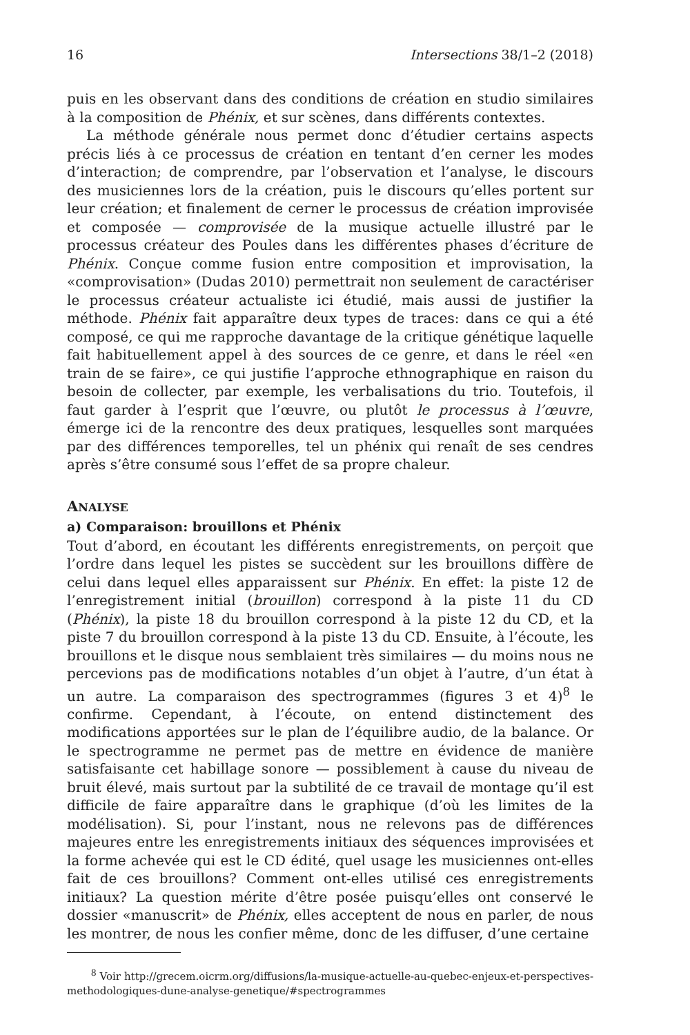16 Intersections 38/1–2 (2018)
puis en les observant dans des conditions de création en studio similaires à la composition de Phénix, et sur scènes, dans différents contextes.
La méthode générale nous permet donc d’étudier certains aspects précis liés à ce processus de création en tentant d’en cerner les modes d’interaction; de comprendre, par l’observation et l’analyse, le discours des musiciennes lors de la création, puis le discours qu’elles portent sur leur création; et finalement de cerner le processus de création improvisée et composée — comprovisée de la musique actuelle illustré par le processus créateur des Poules dans les différentes phases d’écriture de Phénix. Conçue comme fusion entre composition et improvisation, la «comprovisation» (Dudas 2010) permettrait non seulement de caractériser le processus créateur actualiste ici étudié, mais aussi de justifier la méthode. Phénix fait apparaître deux types de traces: dans ce qui a été composé, ce qui me rapproche davantage de la critique génétique laquelle fait habituellement appel à des sources de ce genre, et dans le réel «en train de se faire», ce qui justifie l’approche ethnographique en raison du besoin de collecter, par exemple, les verbalisations du trio. Toutefois, il faut garder à l’esprit que l’œuvre, ou plutôt le processus à l’œuvre, émerge ici de la rencontre des deux pratiques, lesquelles sont marquées par des différences temporelles, tel un phénix qui renaît de ses cendres après s’être consumé sous l’effet de sa propre chaleur.
ANALYSE
a) Comparaison: brouillons et Phénix
Tout d’abord, en écoutant les différents enregistrements, on perçoit que l’ordre dans lequel les pistes se succèdent sur les brouillons diffère de celui dans lequel elles apparaissent sur Phénix. En effet: la piste 12 de l’enregistrement initial (brouillon) correspond à la piste 11 du CD (Phénix), la piste 18 du brouillon correspond à la piste 12 du CD, et la piste 7 du brouillon correspond à la piste 13 du CD. Ensuite, à l’écoute, les brouillons et le disque nous semblaient très similaires — du moins nous ne percevions pas de modifications notables d’un objet à l’autre, d’un état à un autre. La comparaison des spectrogrammes (figures 3 et 4)<sup>8</sup> le confirme. Cependant, à l’écoute, on entend distinctement des modifications apportées sur le plan de l’équilibre audio, de la balance. Or le spectrogramme ne permet pas de mettre en évidence de manière satisfaisante cet habillage sonore — possiblement à cause du niveau de bruit élevé, mais surtout par la subtilité de ce travail de montage qu’il est difficile de faire apparaître dans le graphique (d’où les limites de la modélisation). Si, pour l’instant, nous ne relevons pas de différences majeures entre les enregistrements initiaux des séquences improvisées et la forme achevée qui est le CD édité, quel usage les musiciennes ont-elles fait de ces brouillons? Comment ont-elles utilisé ces enregistrements initiaux? La question mérite d’être posée puisqu’elles ont conservé le dossier «manuscrit» de Phénix, elles acceptent de nous en parler, de nous les montrer, de nous les confier même, donc de les diffuser, d’une certaine
<sup>8</sup> Voir http://grecem.oicrm.org/diffusions/la-musique-actuelle-au-quebec-enjeux-et-perspectives-methodologiques-dune-analyse-genetique/#spectrogrammes